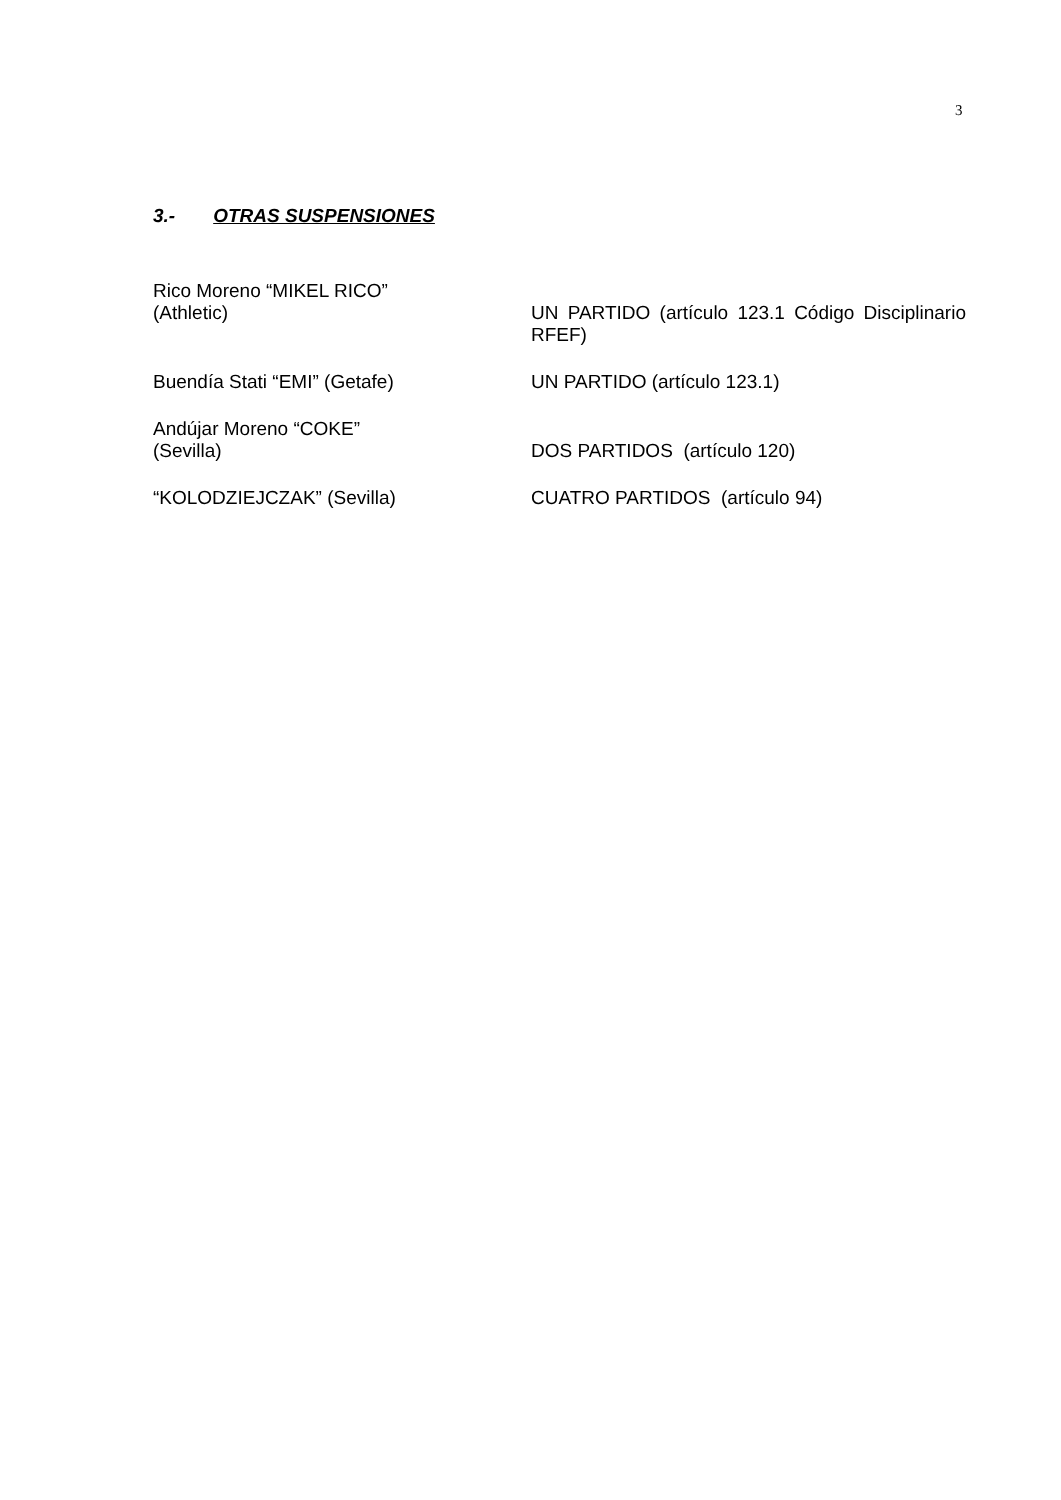3
3.- OTRAS SUSPENSIONES
| Rico Moreno “MIKEL RICO” (Athletic) | UN PARTIDO (artículo 123.1 Código Disciplinario RFEF) |
| Buendía Stati “EMI” (Getafe) | UN PARTIDO (artículo 123.1) |
| Andújar Moreno “COKE” (Sevilla) | DOS PARTIDOS (artículo 120) |
| “KOLODZIEJCZAK” (Sevilla) | CUATRO PARTIDOS (artículo 94) |